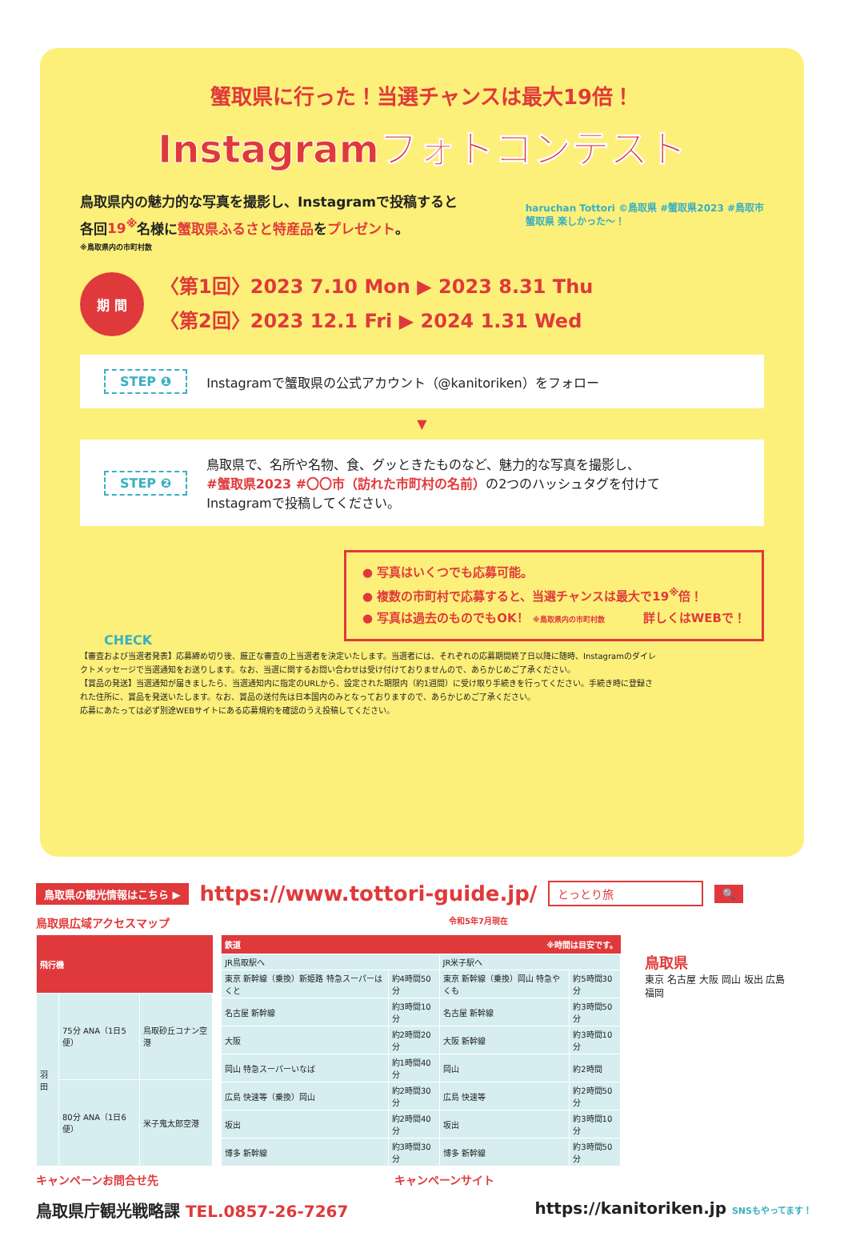蟹取県に行った！当選チャンスは最大19倍！
Instagramフォトコンテスト
haruchan Tottori ©鳥取県 #蟹取県2023 #鳥取市
蟹取県 楽しかった～！
鳥取県内の魅力的な写真を撮影し、Instagramで投稿すると
各回19<sup>※</sup>名様に蟹取県ふるさと特産品をプレゼント。
※鳥取県内の市町村数
期 間
〈第1回〉2023 7.10 Mon ▶ 2023 8.31 Thu
〈第2回〉2023 12.1 Fri ▶ 2024 1.31 Wed
STEP ❶ Instagramで蟹取県の公式アカウント（@kanitoriken）をフォロー
▼
STEP ❷ 鳥取県で、名所や名物、食、グッときたものなど、魅力的な写真を撮影し、
#蟹取県2023 #〇〇市（訪れた市町村の名前）の2つのハッシュタグを付けて
Instagramで投稿してください。
CHECK
● 写真はいくつでも応募可能。
● 複数の市町村で応募すると、当選チャンスは最大で19<sup>※</sup>倍！
● 写真は過去のものでもOK！ ※鳥取県内の市町村数 詳しくはWEBで！
【審査および当選者発表】応募締め切り後、厳正な審査の上当選者を決定いたします。当選者には、それぞれの応募期間終了日以降に随時、Instagramのダイレクトメッセージで当選通知をお送りします。なお、当選に関するお問い合わせは受け付けておりませんので、あらかじめご了承ください。
【賞品の発送】当選通知が届きましたら、当選通知内に指定のURLから、設定された期限内（約1週間）に受け取り手続きを行ってください。手続き時に登録された住所に、賞品を発送いたします。なお、賞品の送付先は日本国内のみとなっておりますので、あらかじめご了承ください。
応募にあたっては必ず別途WEBサイトにある応募規約を確認のうえ投稿してください。
鳥取県の観光情報はこちら ▶ https://www.tottori-guide.jp/ とっとり旅 🔍
鳥取県広域アクセスマップ 令和5年7月現在
| 飛行機 | | |
| --- | --- | --- |
| 羽田 | 75分 ANA（1日5便） | 鳥取砂丘コナン空港 |
| | 80分 ANA（1日6便） | 米子鬼太郎空港 |
| 鉄道 ※時間は目安です。 | | | |
| --- | --- | --- | --- |
| JR鳥取駅へ | | JR米子駅へ | |
| 東京 新幹線（乗換）新姫路 特急スーパーはくと | 約4時間50分 | 東京 新幹線（乗換）岡山 特急やくも | 約5時間30分 |
| 名古屋 新幹線 | 約3時間10分 | 名古屋 新幹線 | 約3時間50分 |
| 大阪 | 約2時間20分 | 大阪 新幹線 | 約3時間10分 |
| 岡山 特急スーパーいなば | 約1時間40分 | 岡山 | 約2時間 |
| 広島 快速等（乗換）岡山 | 約2時間30分 | 広島 快速等 | 約2時間50分 |
| 坂出 | 約2時間40分 | 坂出 | 約3時間10分 |
| 博多 新幹線 | 約3時間30分 | 博多 新幹線 | 約3時間50分 |
鳥取県
東京 名古屋 大阪 岡山 坂出 広島 福岡
キャンペーンお問合せ先 キャンペーンサイト
鳥取県庁観光戦略課 TEL.0857-26-7267 https://kanitoriken.jp SNSもやってます！